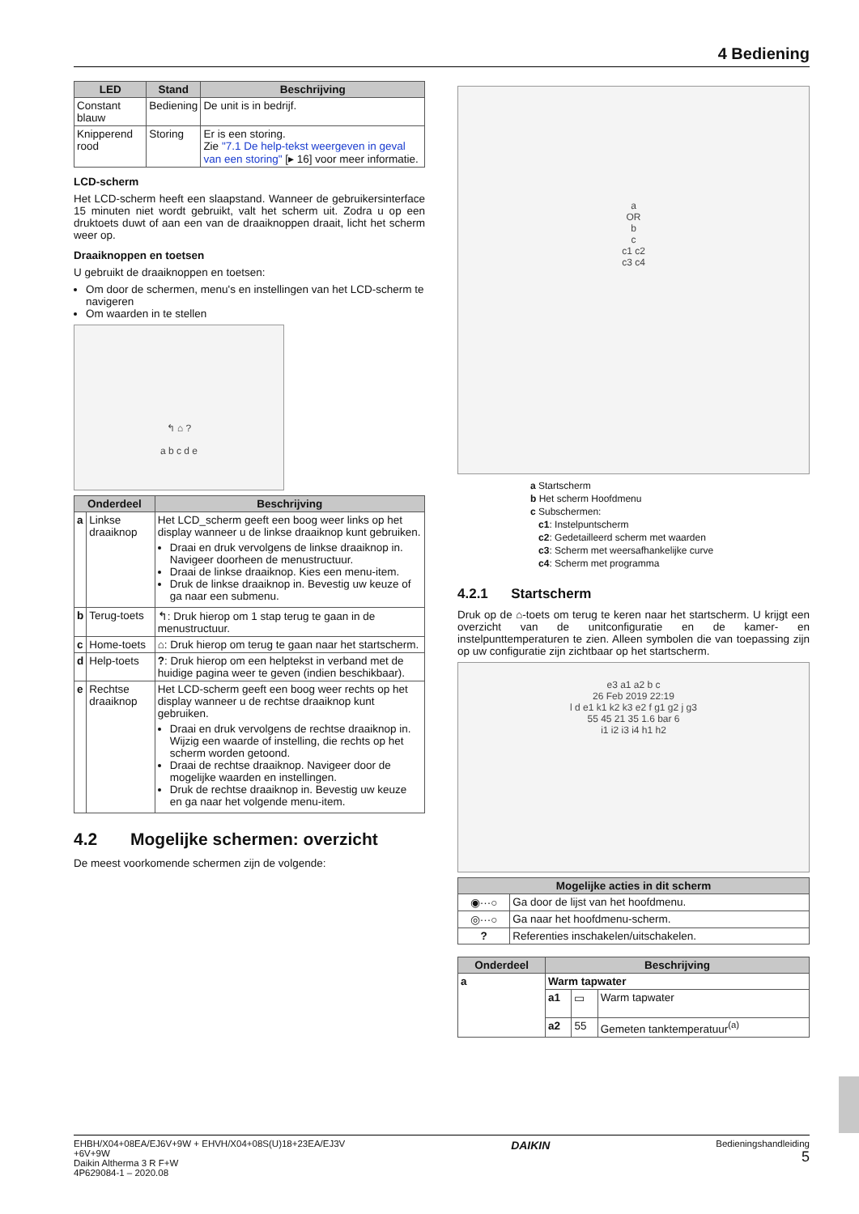4 Bediening
| LED | Stand | Beschrijving |
| --- | --- | --- |
| Constant blauw | Bediening | De unit is in bedrijf. |
| Knipperend rood | Storing | Er is een storing. Zie "7.1 De help-tekst weergeven in geval van een storing" [▸ 16] voor meer informatie. |
LCD-scherm
Het LCD-scherm heeft een slaapstand. Wanneer de gebruikersinterface 15 minuten niet wordt gebruikt, valt het scherm uit. Zodra u op een druktoets duwt of aan een van de draaiknoppen draait, licht het scherm weer op.
Draaiknoppen en toetsen
U gebruikt de draaiknoppen en toetsen:
Om door de schermen, menu's en instellingen van het LCD-scherm te navigeren
Om waarden in te stellen
↰ ⌂ ?
a b c d e
| Onderdeel | | Beschrijving |
| --- | --- | --- |
| a | Linkse draaiknop | Het LCD_scherm geeft een boog weer links op het display wanneer u de linkse draaiknop kunt gebruiken. Draai en druk vervolgens de linkse draaiknop in. Navigeer doorheen de menustructuur. Draai de linkse draaiknop. Kies een menu-item. Druk de linkse draaiknop in. Bevestig uw keuze of ga naar een submenu. |
| b | Terug-toets | ↰: Druk hierop om 1 stap terug te gaan in de menustructuur. |
| c | Home-toets | ⌂: Druk hierop om terug te gaan naar het startscherm. |
| d | Help-toets | ? : Druk hierop om een helptekst in verband met de huidige pagina weer te geven (indien beschikbaar). |
| e | Rechtse draaiknop | Het LCD-scherm geeft een boog weer rechts op het display wanneer u de rechtse draaiknop kunt gebruiken. Draai en druk vervolgens de rechtse draaiknop in. Wijzig een waarde of instelling, die rechts op het scherm worden getoond. Draai de rechtse draaiknop. Navigeer door de mogelijke waarden en instellingen. Druk de rechtse draaiknop in. Bevestig uw keuze en ga naar het volgende menu-item. |
4.2 Mogelijke schermen: overzicht
De meest voorkomende schermen zijn de volgende:
a
OR
b
c
c1 c2
c3 c4
a Startscherm
b Het scherm Hoofdmenu
c Subschermen:
c1: Instelpuntscherm
c2: Gedetailleerd scherm met waarden
c3: Scherm met weersafhankelijke curve
c4: Scherm met programma
4.2.1 Startscherm
Druk op de ⌂-toets om terug te keren naar het startscherm. U krijgt een overzicht van de unitconfiguratie en de kamer- en instelpunttemperaturen te zien. Alleen symbolen die van toepassing zijn op uw configuratie zijn zichtbaar op het startscherm.
e3 a1 a2 b c
26 Feb 2019 22:19
l d e1 k1 k2 k3 e2 f g1 g2 j g3
55 45 21 35 1.6 bar 6
i1 i2 i3 i4 h1 h2
| Mogelijke acties in dit scherm | |
| --- | --- |
| ◉···○ | Ga door de lijst van het hoofdmenu. |
| ◎···○ | Ga naar het hoofdmenu-scherm. |
| ? | Referenties inschakelen/uitschakelen. |
| Onderdeel | Beschrijving | | |
| --- | --- | --- | --- |
| a | Warm tapwater | | |
| | a1 | ▭ | Warm tapwater |
| | a2 | 55 | Gemeten tanktemperatuur<sup>(a)</sup> |
EHBH/X04+08EA/EJ6V+9W + EHVH/X04+08S(U)18+23EA/EJ3V
+6V+9W
Daikin Altherma 3 R F+W
4P629084-1 – 2020.08
DAIKIN
Bedieningshandleiding
5